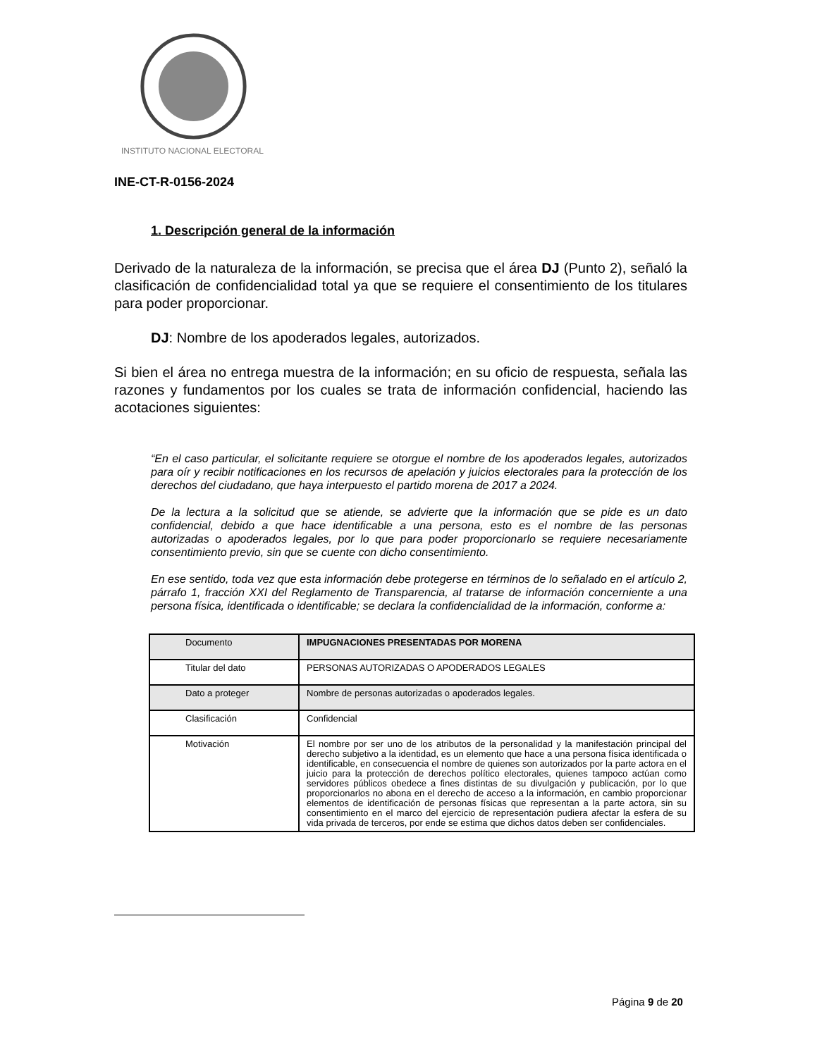INSTITUTO NACIONAL ELECTORAL
INE-CT-R-0156-2024
1. Descripción general de la información
Derivado de la naturaleza de la información, se precisa que el área DJ (Punto 2), señaló la clasificación de confidencialidad total ya que se requiere el consentimiento de los titulares para poder proporcionar.
DJ: Nombre de los apoderados legales, autorizados.
Si bien el área no entrega muestra de la información; en su oficio de respuesta, señala las razones y fundamentos por los cuales se trata de información confidencial, haciendo las acotaciones siguientes:
“En el caso particular, el solicitante requiere se otorgue el nombre de los apoderados legales, autorizados para oír y recibir notificaciones en los recursos de apelación y juicios electorales para la protección de los derechos del ciudadano, que haya interpuesto el partido morena de 2017 a 2024.
De la lectura a la solicitud que se atiende, se advierte que la información que se pide es un dato confidencial, debido a que hace identificable a una persona, esto es el nombre de las personas autorizadas o apoderados legales, por lo que para poder proporcionarlo se requiere necesariamente consentimiento previo, sin que se cuente con dicho consentimiento.
En ese sentido, toda vez que esta información debe protegerse en términos de lo señalado en el artículo 2, párrafo 1, fracción XXI del Reglamento de Transparencia, al tratarse de información concerniente a una persona física, identificada o identificable; se declara la confidencialidad de la información, conforme a:
| Documento | IMPUGNACIONES PRESENTADAS POR MORENA |
| Titular del dato | PERSONAS AUTORIZADAS O APODERADOS LEGALES |
| Dato a proteger | Nombre de personas autorizadas o apoderados legales. |
| Clasificación | Confidencial |
| Motivación | El nombre por ser uno de los atributos de la personalidad y la manifestación principal del derecho subjetivo a la identidad, es un elemento que hace a una persona física identificada o identificable, en consecuencia el nombre de quienes son autorizados por la parte actora en el juicio para la protección de derechos político electorales, quienes tampoco actúan como servidores públicos obedece a fines distintas de su divulgación y publicación, por lo que proporcionarlos no abona en el derecho de acceso a la información, en cambio proporcionar elementos de identificación de personas físicas que representan a la parte actora, sin su consentimiento en el marco del ejercicio de representación pudiera afectar la esfera de su vida privada de terceros, por ende se estima que dichos datos deben ser confidenciales. |
Página 9 de 20